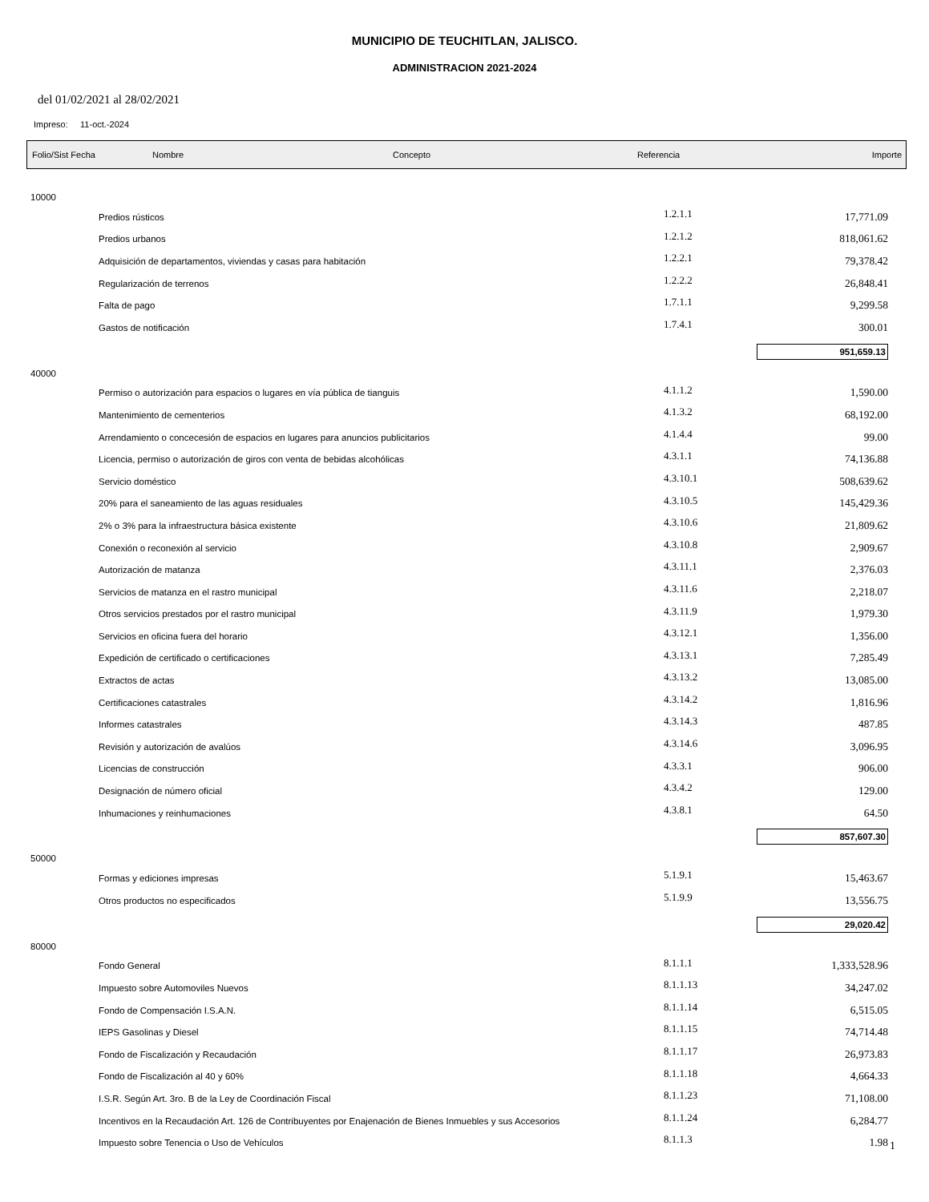MUNICIPIO DE TEUCHITLAN, JALISCO.
ADMINISTRACION 2021-2024
del 01/02/2021 al 28/02/2021
Impreso: 11-oct.-2024
Folio/Sist Fecha Nombre Concepto Referencia Importe
| 10000 | | | |
| | Predios rústicos | 1.2.1.1 | 17,771.09 |
| | Predios urbanos | 1.2.1.2 | 818,061.62 |
| | Adquisición de departamentos, viviendas y casas para habitación | 1.2.2.1 | 79,378.42 |
| | Regularización de terrenos | 1.2.2.2 | 26,848.41 |
| | Falta de pago | 1.7.1.1 | 9,299.58 |
| | Gastos de notificación | 1.7.4.1 | 300.01 |
| 951,659.13 | | | |
| 40000 | | | |
| | Permiso o autorización para espacios o lugares en vía pública de tianguis | 4.1.1.2 | 1,590.00 |
| | Mantenimiento de cementerios | 4.1.3.2 | 68,192.00 |
| | Arrendamiento o concecesión de espacios en lugares para anuncios publicitarios | 4.1.4.4 | 99.00 |
| | Licencia, permiso o autorización de giros con venta de bebidas alcohólicas | 4.3.1.1 | 74,136.88 |
| | Servicio doméstico | 4.3.10.1 | 508,639.62 |
| | 20% para el saneamiento de las aguas residuales | 4.3.10.5 | 145,429.36 |
| | 2% o 3% para la infraestructura básica existente | 4.3.10.6 | 21,809.62 |
| | Conexión o reconexión al servicio | 4.3.10.8 | 2,909.67 |
| | Autorización de matanza | 4.3.11.1 | 2,376.03 |
| | Servicios de matanza en el rastro municipal | 4.3.11.6 | 2,218.07 |
| | Otros servicios prestados por el rastro municipal | 4.3.11.9 | 1,979.30 |
| | Servicios en oficina fuera del horario | 4.3.12.1 | 1,356.00 |
| | Expedición de certificado o certificaciones | 4.3.13.1 | 7,285.49 |
| | Extractos de actas | 4.3.13.2 | 13,085.00 |
| | Certificaciones catastrales | 4.3.14.2 | 1,816.96 |
| | Informes catastrales | 4.3.14.3 | 487.85 |
| | Revisión y autorización de avalúos | 4.3.14.6 | 3,096.95 |
| | Licencias de construcción | 4.3.3.1 | 906.00 |
| | Designación de número oficial | 4.3.4.2 | 129.00 |
| | Inhumaciones y reinhumaciones | 4.3.8.1 | 64.50 |
| 857,607.30 | | | |
| 50000 | | | |
| | Formas y ediciones impresas | 5.1.9.1 | 15,463.67 |
| | Otros productos no especificados | 5.1.9.9 | 13,556.75 |
| 29,020.42 | | | |
| 80000 | | | |
| | Fondo General | 8.1.1.1 | 1,333,528.96 |
| | Impuesto sobre Automoviles Nuevos | 8.1.1.13 | 34,247.02 |
| | Fondo de Compensación I.S.A.N. | 8.1.1.14 | 6,515.05 |
| | IEPS Gasolinas y Diesel | 8.1.1.15 | 74,714.48 |
| | Fondo de Fiscalización y Recaudación | 8.1.1.17 | 26,973.83 |
| | Fondo de Fiscalización al 40 y 60% | 8.1.1.18 | 4,664.33 |
| | I.S.R. Según Art. 3ro. B de la Ley de Coordinación Fiscal | 8.1.1.23 | 71,108.00 |
| | Incentivos en la Recaudación Art. 126 de Contribuyentes por Enajenación de Bienes Inmuebles y sus Accesorios | 8.1.1.24 | 6,284.77 |
| | Impuesto sobre Tenencia o Uso de Vehículos | 8.1.1.3 | 1.98 |
1